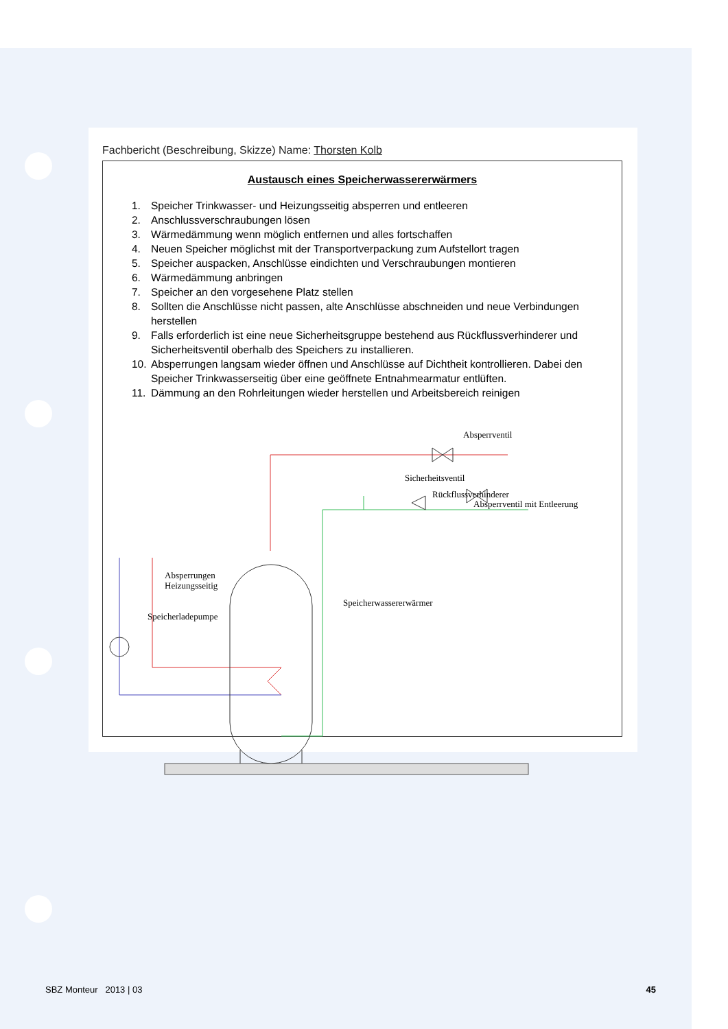Fachbericht (Beschreibung, Skizze) Name: Thorsten Kolb
Austausch eines Speicherwassererwärmers
1. Speicher Trinkwasser- und Heizungsseitig absperren und entleeren
2. Anschlussverschraubungen lösen
3. Wärmedämmung wenn möglich entfernen und alles fortschaffen
4. Neuen Speicher möglichst mit der Transportverpackung zum Aufstellort tragen
5. Speicher auspacken, Anschlüsse eindichten und Verschraubungen montieren
6. Wärmedämmung anbringen
7. Speicher an den vorgesehene Platz stellen
8. Sollten die Anschlüsse nicht passen, alte Anschlüsse abschneiden und neue Verbindungen herstellen
9. Falls erforderlich ist eine neue Sicherheitsgruppe bestehend aus Rückflussverhinderer und Sicherheitsventil oberhalb des Speichers zu installieren.
10. Absperrungen langsam wieder öffnen und Anschlüsse auf Dichtheit kontrollieren. Dabei den Speicher Trinkwasserseitig über eine geöffnete Entnahmearmatur entlüften.
11. Dämmung an den Rohrleitungen wieder herstellen und Arbeitsbereich reinigen
Absperrventil
Sicherheitsventil
Rückflussverhinderer
Absperrventil mit Entleerung
Absperrungen
Heizungsseitig
Speicherladepumpe
Speicherwassererwärmer
SBZ Monteur 2013 | 03 45